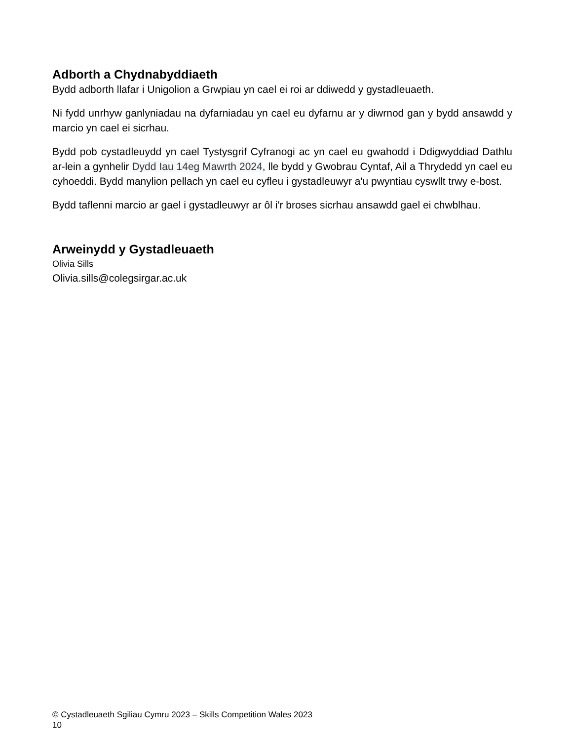Adborth a Chydnabyddiaeth
Bydd adborth llafar i Unigolion a Grwpiau yn cael ei roi ar ddiwedd y gystadleuaeth.
Ni fydd unrhyw ganlyniadau na dyfarniadau yn cael eu dyfarnu ar y diwrnod gan y bydd ansawdd y marcio yn cael ei sicrhau.
Bydd pob cystadleuydd yn cael Tystysgrif Cyfranogi ac yn cael eu gwahodd i Ddigwyddiad Dathlu ar-lein a gynhelir Dydd Iau 14eg Mawrth 2024, lle bydd y Gwobrau Cyntaf, Ail a Thrydedd yn cael eu cyhoeddi. Bydd manylion pellach yn cael eu cyfleu i gystadleuwyr a'u pwyntiau cyswllt trwy e-bost.
Bydd taflenni marcio ar gael i gystadleuwyr ar ôl i'r broses sicrhau ansawdd gael ei chwblhau.
Arweinydd y Gystadleuaeth
Olivia Sills
Olivia.sills@colegsirgar.ac.uk
© Cystadleuaeth Sgiliau Cymru 2023 – Skills Competition Wales 2023
10